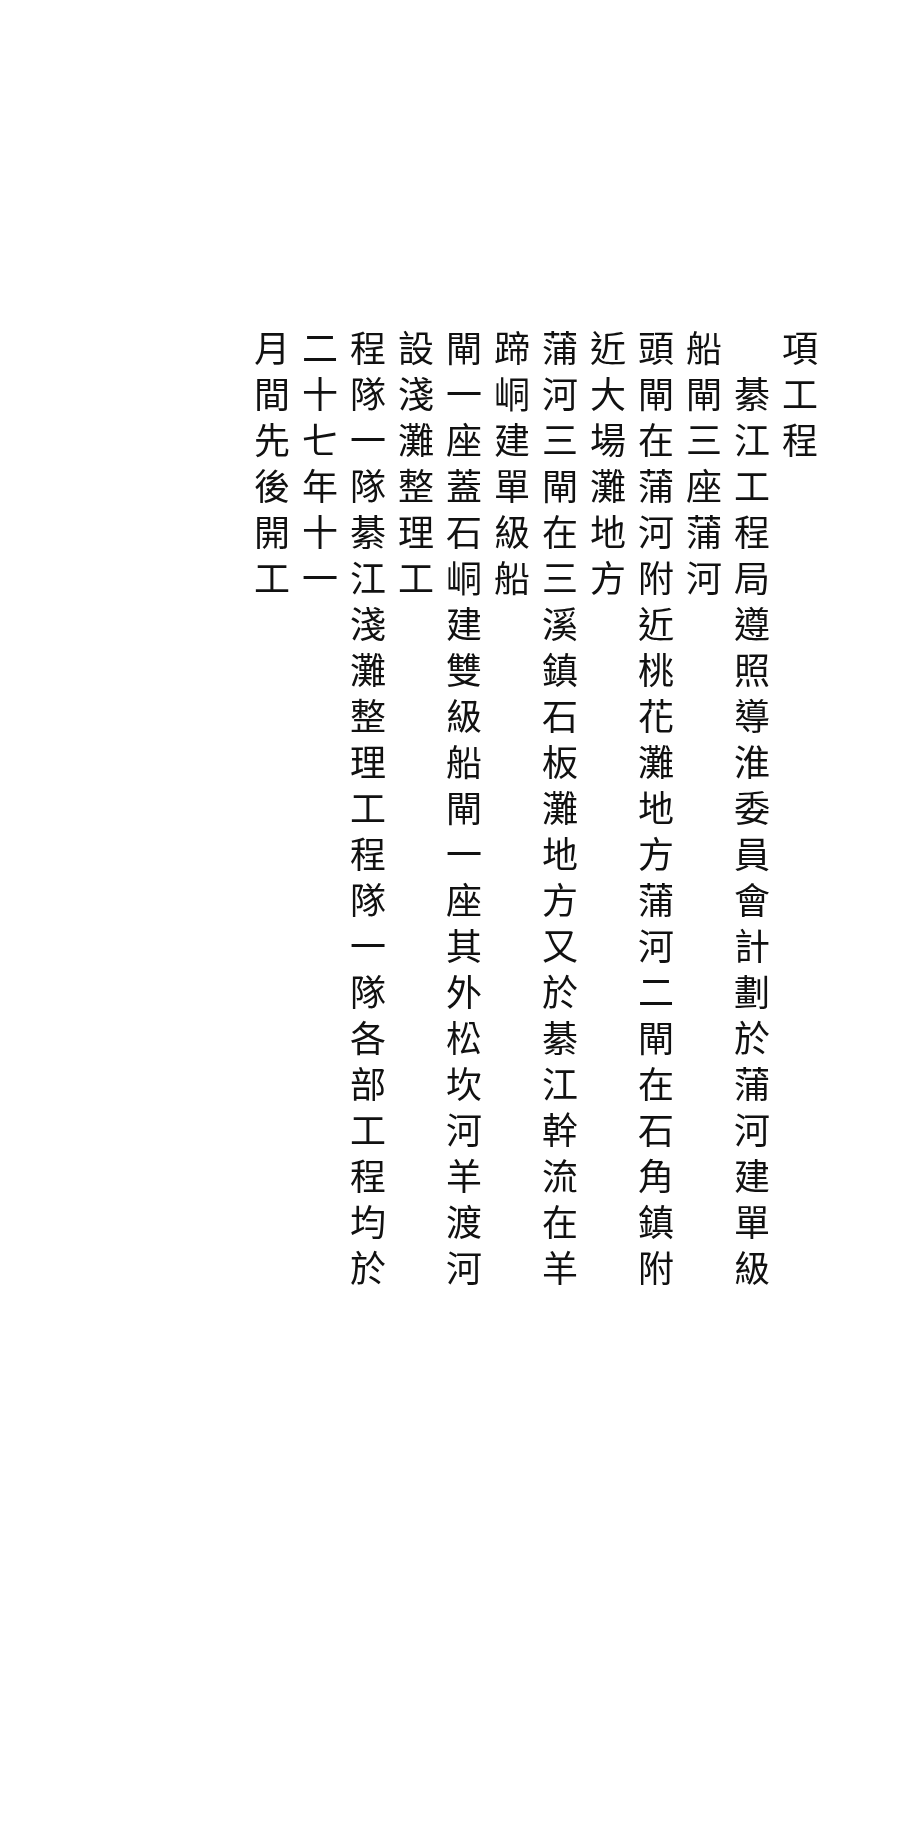項工程
　綦江工程局遵照導淮委員會計劃於蒲河建單級船閘三座蒲河
頭閘在蒲河附近桃花灘地方蒲河二閘在石角鎮附近大場灘地方
蒲河三閘在三溪鎮石板灘地方又於綦江幹流在羊蹄峒建單級船
閘一座蓋石峒建雙級船閘一座其外松坎河羊渡河設淺灘整理工
程隊一隊綦江淺灘整理工程隊一隊各部工程均於二十七年十一
月間先後開工